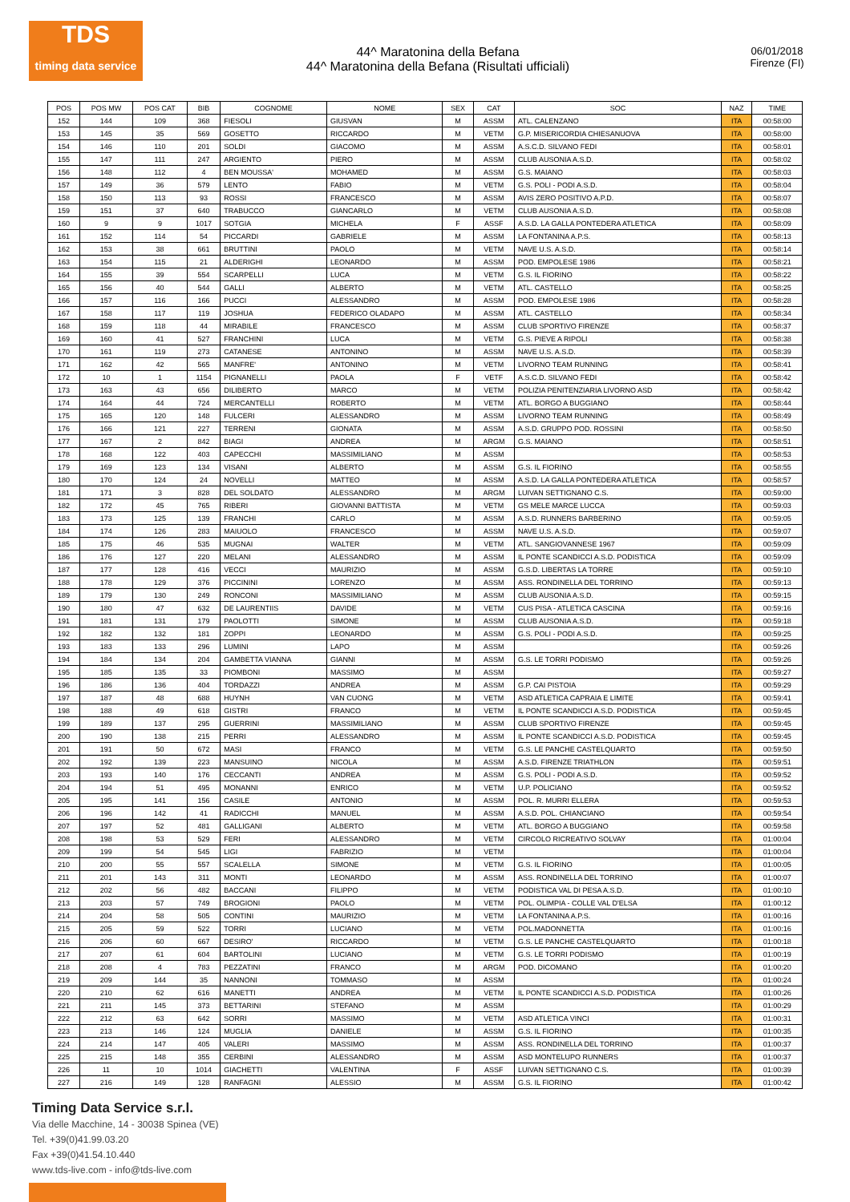TDS
timing data service
44^ Maratonina della Befana
44^ Maratonina della Befana (Risultati ufficiali)
06/01/2018
Firenze (FI)
| POS | POS MW | POS CAT | BIB | COGNOME | NOME | SEX | CAT | SOC | NAZ | TIME |
| --- | --- | --- | --- | --- | --- | --- | --- | --- | --- | --- |
| 152 | 144 | 109 | 368 | FIESOLI | GIUSVAN | M | ASSM | ATL. CALENZANO | ITA | 00:58:00 |
| 153 | 145 | 35 | 569 | GOSETTO | RICCARDO | M | VETM | G.P. MISERICORDIA CHIESANUOVA | ITA | 00:58:00 |
| 154 | 146 | 110 | 201 | SOLDI | GIACOMO | M | ASSM | A.S.C.D. SILVANO FEDI | ITA | 00:58:01 |
| 155 | 147 | 111 | 247 | ARGIENTO | PIERO | M | ASSM | CLUB AUSONIA A.S.D. | ITA | 00:58:02 |
| 156 | 148 | 112 | 4 | BEN MOUSSA' | MOHAMED | M | ASSM | G.S. MAIANO | ITA | 00:58:03 |
| 157 | 149 | 36 | 579 | LENTO | FABIO | M | VETM | G.S. POLI - PODI A.S.D. | ITA | 00:58:04 |
| 158 | 150 | 113 | 93 | ROSSI | FRANCESCO | M | ASSM | AVIS ZERO POSITIVO A.P.D. | ITA | 00:58:07 |
| 159 | 151 | 37 | 640 | TRABUCCO | GIANCARLO | M | VETM | CLUB AUSONIA A.S.D. | ITA | 00:58:08 |
| 160 | 9 | 9 | 1017 | SOTGIA | MICHELA | F | ASSF | A.S.D. LA GALLA PONTEDERA ATLETICA | ITA | 00:58:09 |
| 161 | 152 | 114 | 54 | PICCARDI | GABRIELE | M | ASSM | LA FONTANINA A.P.S. | ITA | 00:58:13 |
| 162 | 153 | 38 | 661 | BRUTTINI | PAOLO | M | VETM | NAVE U.S. A.S.D. | ITA | 00:58:14 |
| 163 | 154 | 115 | 21 | ALDERIGHI | LEONARDO | M | ASSM | POD. EMPOLESE 1986 | ITA | 00:58:21 |
| 164 | 155 | 39 | 554 | SCARPELLI | LUCA | M | VETM | G.S. IL FIORINO | ITA | 00:58:22 |
| 165 | 156 | 40 | 544 | GALLI | ALBERTO | M | VETM | ATL. CASTELLO | ITA | 00:58:25 |
| 166 | 157 | 116 | 166 | PUCCI | ALESSANDRO | M | ASSM | POD. EMPOLESE 1986 | ITA | 00:58:28 |
| 167 | 158 | 117 | 119 | JOSHUA | FEDERICO OLADAPO | M | ASSM | ATL. CASTELLO | ITA | 00:58:34 |
| 168 | 159 | 118 | 44 | MIRABILE | FRANCESCO | M | ASSM | CLUB SPORTIVO FIRENZE | ITA | 00:58:37 |
| 169 | 160 | 41 | 527 | FRANCHINI | LUCA | M | VETM | G.S. PIEVE A RIPOLI | ITA | 00:58:38 |
| 170 | 161 | 119 | 273 | CATANESE | ANTONINO | M | ASSM | NAVE U.S. A.S.D. | ITA | 00:58:39 |
| 171 | 162 | 42 | 565 | MANFRE' | ANTONINO | M | VETM | LIVORNO TEAM RUNNING | ITA | 00:58:41 |
| 172 | 10 | 1 | 1154 | PIGNANELLI | PAOLA | F | VETF | A.S.C.D. SILVANO FEDI | ITA | 00:58:42 |
| 173 | 163 | 43 | 656 | DILIBERTO | MARCO | M | VETM | POLIZIA PENITENZIARIA LIVORNO ASD | ITA | 00:58:42 |
| 174 | 164 | 44 | 724 | MERCANTELLI | ROBERTO | M | VETM | ATL. BORGO A BUGGIANO | ITA | 00:58:44 |
| 175 | 165 | 120 | 148 | FULCERI | ALESSANDRO | M | ASSM | LIVORNO TEAM RUNNING | ITA | 00:58:49 |
| 176 | 166 | 121 | 227 | TERRENI | GIONATA | M | ASSM | A.S.D. GRUPPO POD. ROSSINI | ITA | 00:58:50 |
| 177 | 167 | 2 | 842 | BIAGI | ANDREA | M | ARGM | G.S. MAIANO | ITA | 00:58:51 |
| 178 | 168 | 122 | 403 | CAPECCHI | MASSIMILIANO | M | ASSM | | ITA | 00:58:53 |
| 179 | 169 | 123 | 134 | VISANI | ALBERTO | M | ASSM | G.S. IL FIORINO | ITA | 00:58:55 |
| 180 | 170 | 124 | 24 | NOVELLI | MATTEO | M | ASSM | A.S.D. LA GALLA PONTEDERA ATLETICA | ITA | 00:58:57 |
| 181 | 171 | 3 | 828 | DEL SOLDATO | ALESSANDRO | M | ARGM | LUIVAN SETTIGNANO C.S. | ITA | 00:59:00 |
| 182 | 172 | 45 | 765 | RIBERI | GIOVANNI BATTISTA | M | VETM | GS MELE MARCE LUCCA | ITA | 00:59:03 |
| 183 | 173 | 125 | 139 | FRANCHI | CARLO | M | ASSM | A.S.D. RUNNERS BARBERINO | ITA | 00:59:05 |
| 184 | 174 | 126 | 283 | MAIUOLO | FRANCESCO | M | ASSM | NAVE U.S. A.S.D. | ITA | 00:59:07 |
| 185 | 175 | 46 | 535 | MUGNAI | WALTER | M | VETM | ATL. SANGIOVANNESE 1967 | ITA | 00:59:09 |
| 186 | 176 | 127 | 220 | MELANI | ALESSANDRO | M | ASSM | IL PONTE SCANDICCI A.S.D. PODISTICA | ITA | 00:59:09 |
| 187 | 177 | 128 | 416 | VECCI | MAURIZIO | M | ASSM | G.S.D. LIBERTAS LA TORRE | ITA | 00:59:10 |
| 188 | 178 | 129 | 376 | PICCININI | LORENZO | M | ASSM | ASS. RONDINELLA DEL TORRINO | ITA | 00:59:13 |
| 189 | 179 | 130 | 249 | RONCONI | MASSIMILIANO | M | ASSM | CLUB AUSONIA A.S.D. | ITA | 00:59:15 |
| 190 | 180 | 47 | 632 | DE LAURENTIIS | DAVIDE | M | VETM | CUS PISA - ATLETICA CASCINA | ITA | 00:59:16 |
| 191 | 181 | 131 | 179 | PAOLOTTI | SIMONE | M | ASSM | CLUB AUSONIA A.S.D. | ITA | 00:59:18 |
| 192 | 182 | 132 | 181 | ZOPPI | LEONARDO | M | ASSM | G.S. POLI - PODI A.S.D. | ITA | 00:59:25 |
| 193 | 183 | 133 | 296 | LUMINI | LAPO | M | ASSM | | ITA | 00:59:26 |
| 194 | 184 | 134 | 204 | GAMBETTA VIANNA | GIANNI | M | ASSM | G.S. LE TORRI PODISMO | ITA | 00:59:26 |
| 195 | 185 | 135 | 33 | PIOMBONI | MASSIMO | M | ASSM | | ITA | 00:59:27 |
| 196 | 186 | 136 | 404 | TORDAZZI | ANDREA | M | ASSM | G.P. CAI PISTOIA | ITA | 00:59:29 |
| 197 | 187 | 48 | 688 | HUYNH | VAN CUONG | M | VETM | ASD ATLETICA CAPRAIA E LIMITE | ITA | 00:59:41 |
| 198 | 188 | 49 | 618 | GISTRI | FRANCO | M | VETM | IL PONTE SCANDICCI A.S.D. PODISTICA | ITA | 00:59:45 |
| 199 | 189 | 137 | 295 | GUERRINI | MASSIMILIANO | M | ASSM | CLUB SPORTIVO FIRENZE | ITA | 00:59:45 |
| 200 | 190 | 138 | 215 | PERRI | ALESSANDRO | M | ASSM | IL PONTE SCANDICCI A.S.D. PODISTICA | ITA | 00:59:45 |
| 201 | 191 | 50 | 672 | MASI | FRANCO | M | VETM | G.S. LE PANCHE CASTELQUARTO | ITA | 00:59:50 |
| 202 | 192 | 139 | 223 | MANSUINO | NICOLA | M | ASSM | A.S.D. FIRENZE TRIATHLON | ITA | 00:59:51 |
| 203 | 193 | 140 | 176 | CECCANTI | ANDREA | M | ASSM | G.S. POLI - PODI A.S.D. | ITA | 00:59:52 |
| 204 | 194 | 51 | 495 | MONANNI | ENRICO | M | VETM | U.P. POLICIANO | ITA | 00:59:52 |
| 205 | 195 | 141 | 156 | CASILE | ANTONIO | M | ASSM | POL. R. MURRI ELLERA | ITA | 00:59:53 |
| 206 | 196 | 142 | 41 | RADICCHI | MANUEL | M | ASSM | A.S.D. POL. CHIANCIANO | ITA | 00:59:54 |
| 207 | 197 | 52 | 481 | GALLIGANI | ALBERTO | M | VETM | ATL. BORGO A BUGGIANO | ITA | 00:59:58 |
| 208 | 198 | 53 | 529 | FERI | ALESSANDRO | M | VETM | CIRCOLO RICREATIVO SOLVAY | ITA | 01:00:04 |
| 209 | 199 | 54 | 545 | LIGI | FABRIZIO | M | VETM | | ITA | 01:00:04 |
| 210 | 200 | 55 | 557 | SCALELLA | SIMONE | M | VETM | G.S. IL FIORINO | ITA | 01:00:05 |
| 211 | 201 | 143 | 311 | MONTI | LEONARDO | M | ASSM | ASS. RONDINELLA DEL TORRINO | ITA | 01:00:07 |
| 212 | 202 | 56 | 482 | BACCANI | FILIPPO | M | VETM | PODISTICA VAL DI PESA A.S.D. | ITA | 01:00:10 |
| 213 | 203 | 57 | 749 | BROGIONI | PAOLO | M | VETM | POL. OLIMPIA - COLLE VAL D'ELSA | ITA | 01:00:12 |
| 214 | 204 | 58 | 505 | CONTINI | MAURIZIO | M | VETM | LA FONTANINA A.P.S. | ITA | 01:00:16 |
| 215 | 205 | 59 | 522 | TORRI | LUCIANO | M | VETM | POL.MADONNETTA | ITA | 01:00:16 |
| 216 | 206 | 60 | 667 | DESIRO' | RICCARDO | M | VETM | G.S. LE PANCHE CASTELQUARTO | ITA | 01:00:18 |
| 217 | 207 | 61 | 604 | BARTOLINI | LUCIANO | M | VETM | G.S. LE TORRI PODISMO | ITA | 01:00:19 |
| 218 | 208 | 4 | 783 | PEZZATINI | FRANCO | M | ARGM | POD. DICOMANO | ITA | 01:00:20 |
| 219 | 209 | 144 | 35 | NANNONI | TOMMASO | M | ASSM | | ITA | 01:00:24 |
| 220 | 210 | 62 | 616 | MANETTI | ANDREA | M | VETM | IL PONTE SCANDICCI A.S.D. PODISTICA | ITA | 01:00:26 |
| 221 | 211 | 145 | 373 | BETTARINI | STEFANO | M | ASSM | | ITA | 01:00:29 |
| 222 | 212 | 63 | 642 | SORRI | MASSIMO | M | VETM | ASD ATLETICA VINCI | ITA | 01:00:31 |
| 223 | 213 | 146 | 124 | MUGLIA | DANIELE | M | ASSM | G.S. IL FIORINO | ITA | 01:00:35 |
| 224 | 214 | 147 | 405 | VALERI | MASSIMO | M | ASSM | ASS. RONDINELLA DEL TORRINO | ITA | 01:00:37 |
| 225 | 215 | 148 | 355 | CERBINI | ALESSANDRO | M | ASSM | ASD MONTELUPO RUNNERS | ITA | 01:00:37 |
| 226 | 11 | 10 | 1014 | GIACHETTI | VALENTINA | F | ASSF | LUIVAN SETTIGNANO C.S. | ITA | 01:00:39 |
| 227 | 216 | 149 | 128 | RANFAGNI | ALESSIO | M | ASSM | G.S. IL FIORINO | ITA | 01:00:42 |
Timing Data Service s.r.l.
Via delle Macchine, 14 - 30038 Spinea (VE)
Tel. +39(0)41.99.03.20
Fax +39(0)41.54.10.440
www.tds-live.com - info@tds-live.com